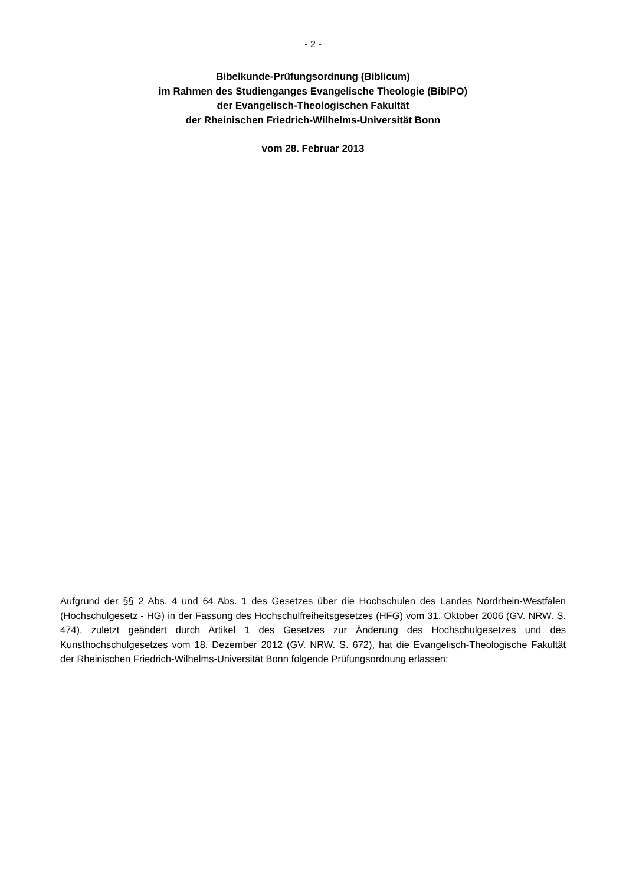- 2 -
Bibelkunde-Prüfungsordnung (Biblicum)
im Rahmen des Studienganges Evangelische Theologie (BiblPO)
der Evangelisch-Theologischen Fakultät
der Rheinischen Friedrich-Wilhelms-Universität Bonn
vom 28. Februar 2013
Aufgrund der §§ 2 Abs. 4 und 64 Abs. 1 des Gesetzes über die Hochschulen des Landes Nordrhein-Westfalen (Hochschulgesetz - HG) in der Fassung des Hochschulfreiheitsgesetzes (HFG) vom 31. Oktober 2006 (GV. NRW. S. 474), zuletzt geändert durch Artikel 1 des Gesetzes zur Änderung des Hochschulgesetzes und des Kunsthochschulgesetzes vom 18. Dezember 2012 (GV. NRW. S. 672), hat die Evangelisch-Theologische Fakultät der Rheinischen Friedrich-Wilhelms-Universität Bonn folgende Prüfungsordnung erlassen: